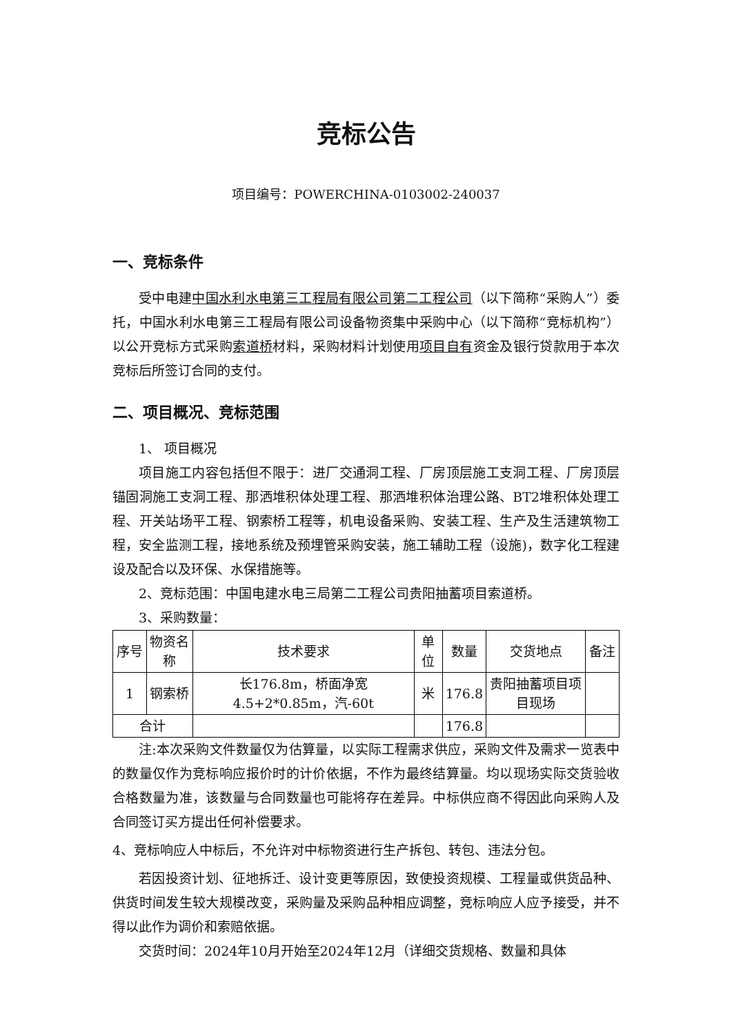竞标公告
项目编号：POWERCHINA-0103002-240037
一、竞标条件
受中电建中国水利水电第三工程局有限公司第二工程公司（以下简称“采购人”）委托，中国水利水电第三工程局有限公司设备物资集中采购中心（以下简称“竞标机构”）以公开竞标方式采购索道桥材料，采购材料计划使用项目自有资金及银行贷款用于本次竞标后所签订合同的支付。
二、项目概况、竞标范围
1、 项目概况
项目施工内容包括但不限于：进厂交通洞工程、厂房顶层施工支洞工程、厂房顶层锚固洞施工支洞工程、那洒堆积体处理工程、那洒堆积体治理公路、BT2堆积体处理工程、开关站场平工程、钢索桥工程等，机电设备采购、安装工程、生产及生活建筑物工程，安全监测工程，接地系统及预埋管采购安装，施工辅助工程（设施)，数字化工程建设及配合以及环保、水保措施等。
2、竞标范围：中国电建水电三局第二工程公司贵阳抽蓄项目索道桥。
3、采购数量：
| 序号 | 物资名称 | 技术要求 | 单位 | 数量 | 交货地点 | 备注 |
| 1 | 钢索桥 | 长176.8m，桥面净宽4.5+2*0.85m，汽-60t | 米 | 176.8 | 贵阳抽蓄项目项目现场 | |
| 合计 | | | | 176.8 | | |
注:本次采购文件数量仅为估算量，以实际工程需求供应，采购文件及需求一览表中的数量仅作为竞标响应报价时的计价依据，不作为最终结算量。均以现场实际交货验收合格数量为准，该数量与合同数量也可能将存在差异。中标供应商不得因此向采购人及合同签订买方提出任何补偿要求。
4、竞标响应人中标后，不允许对中标物资进行生产拆包、转包、违法分包。
若因投资计划、征地拆迁、设计变更等原因，致使投资规模、工程量或供货品种、供货时间发生较大规模改变，采购量及采购品种相应调整，竞标响应人应予接受，并不得以此作为调价和索赔依据。
交货时间：2024年10月开始至2024年12月（详细交货规格、数量和具体